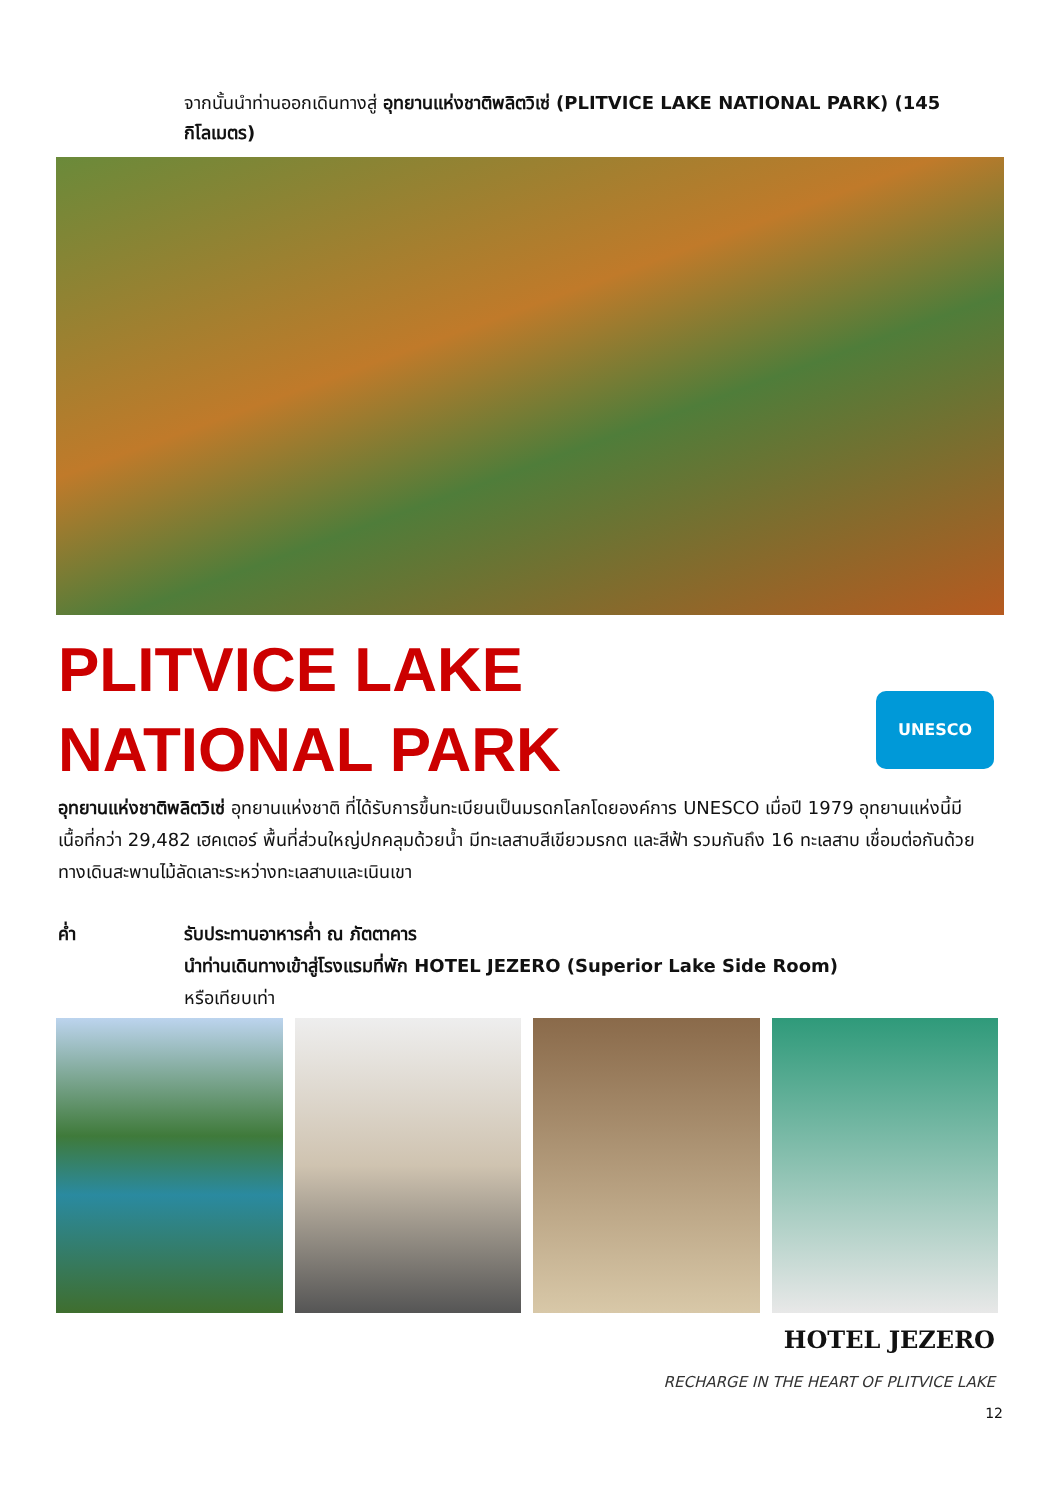จากนั้นนำท่านออกเดินทางสู่ อุทยานแห่งชาติพลิตวิเซ่ (PLITVICE LAKE NATIONAL PARK) (145 กิโลเมตร)
PLITVICE LAKE
NATIONAL PARK
UNESCO
อุทยานแห่งชาติพลิตวิเซ่ อุทยานแห่งชาติ ที่ได้รับการขึ้นทะเบียนเป็นมรดกโลกโดยองค์การ UNESCO เมื่อปี 1979 อุทยานแห่งนี้มีเนื้อที่กว่า 29,482 เฮคเตอร์ พื้นที่ส่วนใหญ่ปกคลุมด้วยน้ำ มีทะเลสาบสีเขียวมรกต และสีฟ้า รวมกันถึง 16 ทะเลสาบ เชื่อมต่อกันด้วยทางเดินสะพานไม้ลัดเลาะระหว่างทะเลสาบและเนินเขา
ค่ำ รับประทานอาหารค่ำ ณ ภัตตาคาร
นำท่านเดินทางเข้าสู่โรงแรมที่พัก HOTEL JEZERO (Superior Lake Side Room)
หรือเทียบเท่า
HOTEL JEZERO
RECHARGE IN THE HEART OF PLITVICE LAKE
12